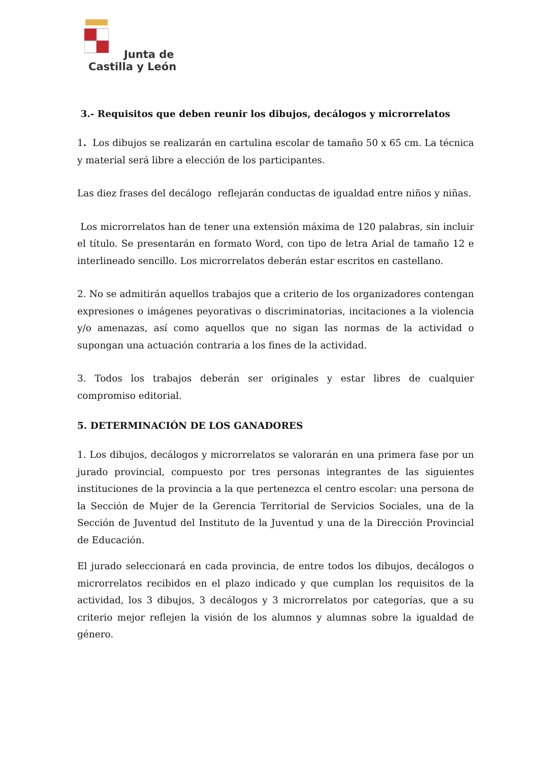Junta de
Castilla y León
3.- Requisitos que deben reunir los dibujos, decálogos y microrrelatos
1. Los dibujos se realizarán en cartulina escolar de tamaño 50 x 65 cm. La técnica y material será libre a elección de los participantes.
Las diez frases del decálogo reflejarán conductas de igualdad entre niños y niñas.
Los microrrelatos han de tener una extensión máxima de 120 palabras, sin incluir el título. Se presentarán en formato Word, con tipo de letra Arial de tamaño 12 e interlineado sencillo. Los microrrelatos deberán estar escritos en castellano.
2. No se admitirán aquellos trabajos que a criterio de los organizadores contengan expresiones o imágenes peyorativas o discriminatorias, incitaciones a la violencia y/o amenazas, así como aquellos que no sigan las normas de la actividad o supongan una actuación contraria a los fines de la actividad.
3. Todos los trabajos deberán ser originales y estar libres de cualquier compromiso editorial.
5. DETERMINACIÓN DE LOS GANADORES
1. Los dibujos, decálogos y microrrelatos se valorarán en una primera fase por un jurado provincial, compuesto por tres personas integrantes de las siguientes instituciones de la provincia a la que pertenezca el centro escolar: una persona de la Sección de Mujer de la Gerencia Territorial de Servicios Sociales, una de la Sección de Juventud del Instituto de la Juventud y una de la Dirección Provincial de Educación.
El jurado seleccionará en cada provincia, de entre todos los dibujos, decálogos o microrrelatos recibidos en el plazo indicado y que cumplan los requisitos de la actividad, los 3 dibujos, 3 decálogos y 3 microrrelatos por categorías, que a su criterio mejor reflejen la visión de los alumnos y alumnas sobre la igualdad de género.